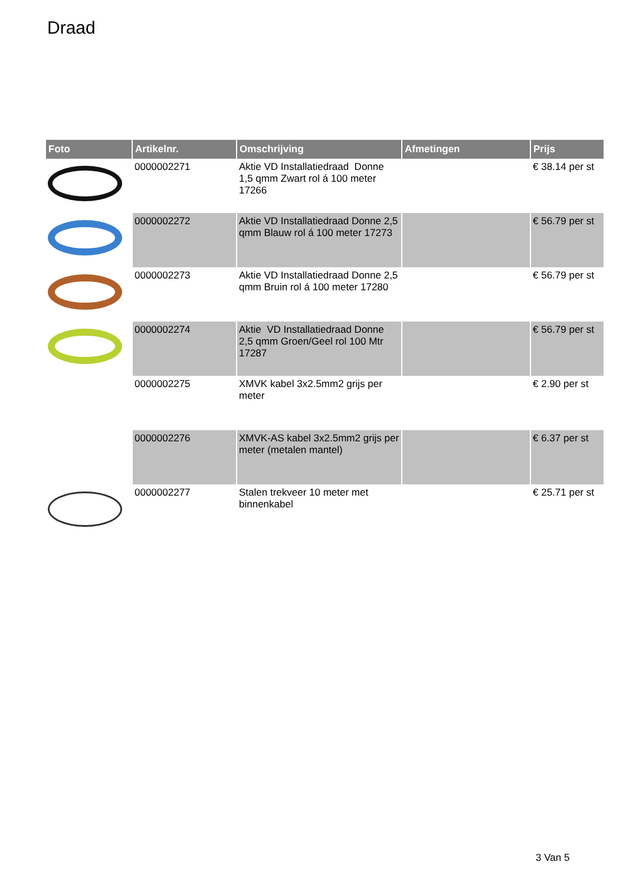Draad
| Foto | Artikelnr. | Omschrijving | Afmetingen | Prijs |
| --- | --- | --- | --- | --- |
| | 0000002271 | Aktie VD Installatiedraad Donne 1,5 qmm Zwart rol á 100 meter 17266 | | € 38.14 per st |
| | 0000002272 | Aktie VD Installatiedraad Donne 2,5 qmm Blauw rol á 100 meter 17273 | | € 56.79 per st |
| | 0000002273 | Aktie VD Installatiedraad Donne 2,5 qmm Bruin rol á 100 meter 17280 | | € 56.79 per st |
| | 0000002274 | Aktie VD Installatiedraad Donne 2,5 qmm Groen/Geel rol 100 Mtr 17287 | | € 56.79 per st |
| | 0000002275 | XMVK kabel 3x2.5mm2 grijs per meter | | € 2.90 per st |
| | 0000002276 | XMVK-AS kabel 3x2.5mm2 grijs per meter (metalen mantel) | | € 6.37 per st |
| | 0000002277 | Stalen trekveer 10 meter met binnenkabel | | € 25.71 per st |
3 Van 5